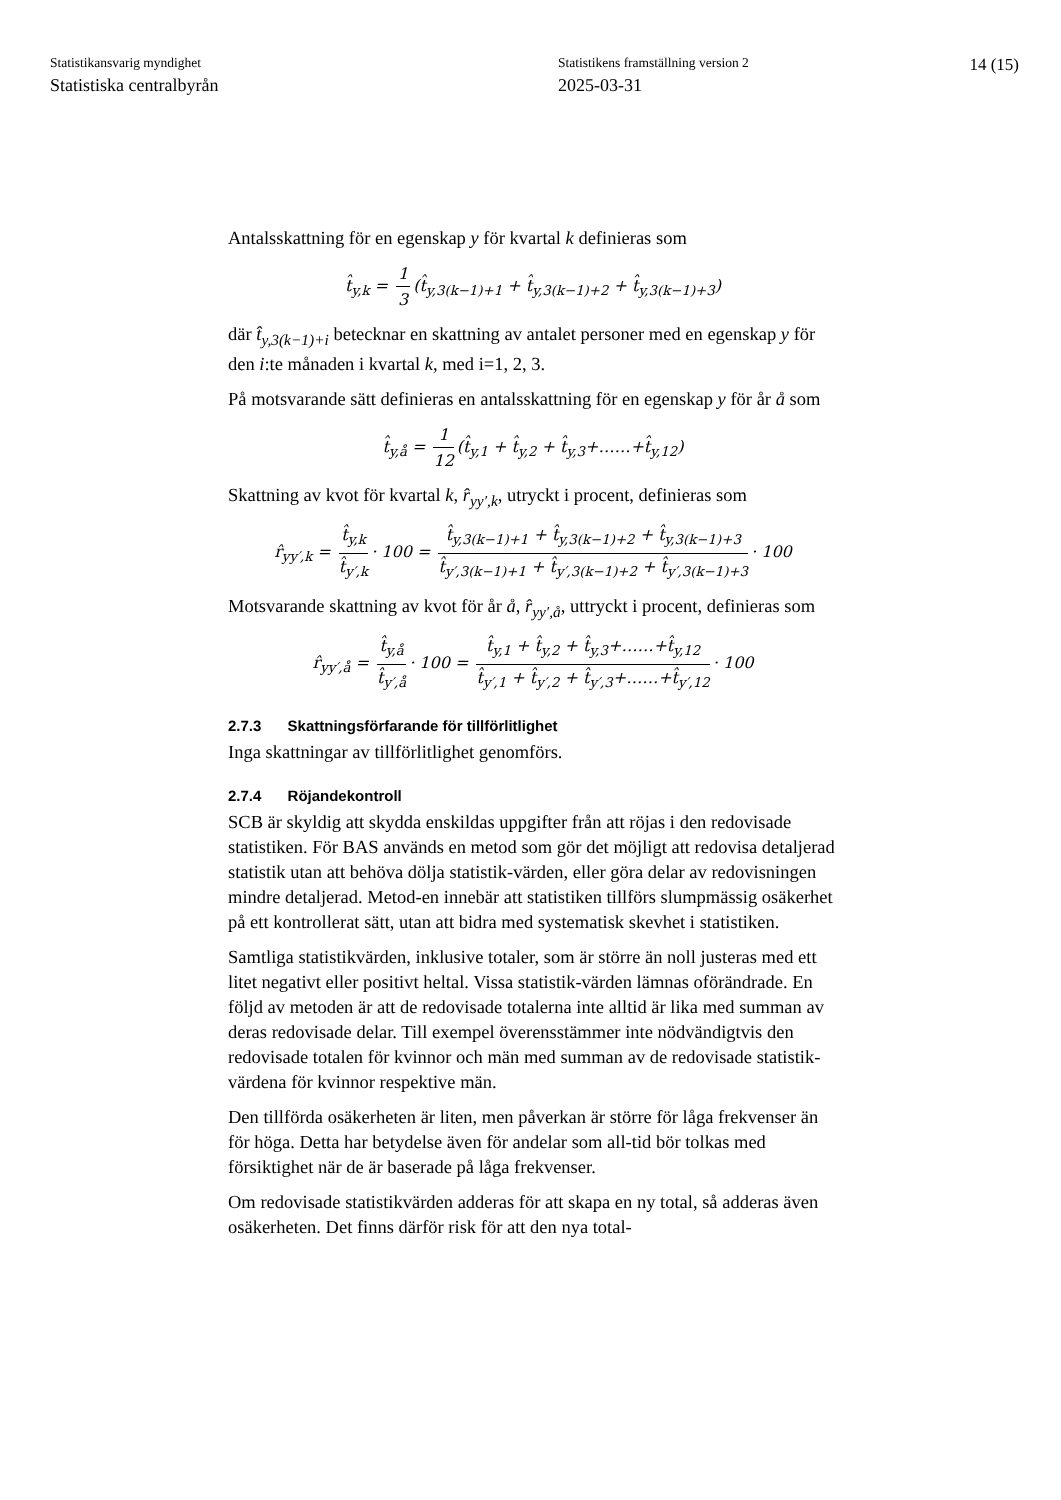Statistikansvarig myndighet
Statistiska centralbyrån
Statistikens framställning version 2
2025-03-31
14 (15)
Antalsskattning för en egenskap y för kvartal k definieras som
t̂<sub>y,k</sub> = 1 3 (t̂<sub>y,3(k−1)+1</sub> + t̂<sub>y,3(k−1)+2</sub> + t̂<sub>y,3(k−1)+3</sub>)
där t̂<sub>y,3(k−1)+i</sub> betecknar en skattning av antalet personer med en egenskap y för den i:te månaden i kvartal k, med i=1, 2, 3.
På motsvarande sätt definieras en antalsskattning för en egenskap y för år å som
t̂<sub>y,å</sub> = 1 12 (t̂<sub>y,1</sub> + t̂<sub>y,2</sub> + t̂<sub>y,3</sub>+……+t̂<sub>y,12</sub>)
Skattning av kvot för kvartal k, r̂<sub>yy′,k</sub>, utryckt i procent, definieras som
r̂<sub>yy′,k</sub> = t̂<sub>y,k</sub> t̂<sub>y′,k</sub> · 100 = t̂<sub>y,3(k−1)+1</sub> + t̂<sub>y,3(k−1)+2</sub> + t̂<sub>y,3(k−1)+3</sub> t̂<sub>y′,3(k−1)+1</sub> + t̂<sub>y′,3(k−1)+2</sub> + t̂<sub>y′,3(k−1)+3</sub> · 100
Motsvarande skattning av kvot för år å, r̂<sub>yy′,å</sub>, uttryckt i procent, definieras som
r̂<sub>yy′,å</sub> = t̂<sub>y,å</sub> t̂<sub>y′,å</sub> · 100 = t̂<sub>y,1</sub> + t̂<sub>y,2</sub> + t̂<sub>y,3</sub>+……+t̂<sub>y,12</sub> t̂<sub>y′,1</sub> + t̂<sub>y′,2</sub> + t̂<sub>y′,3</sub>+……+t̂<sub>y′,12</sub> · 100
2.7.3 Skattningsförfarande för tillförlitlighet
Inga skattningar av tillförlitlighet genomförs.
2.7.4 Röjandekontroll
SCB är skyldig att skydda enskildas uppgifter från att röjas i den redovisade statistiken. För BAS används en metod som gör det möjligt att redovisa detaljerad statistik utan att behöva dölja statistik-värden, eller göra delar av redovisningen mindre detaljerad. Metod-en innebär att statistiken tillförs slumpmässig osäkerhet på ett kontrollerat sätt, utan att bidra med systematisk skevhet i statistiken.
Samtliga statistikvärden, inklusive totaler, som är större än noll justeras med ett litet negativt eller positivt heltal. Vissa statistik-värden lämnas oförändrade. En följd av metoden är att de redovisade totalerna inte alltid är lika med summan av deras redovisade delar. Till exempel överensstämmer inte nödvändigtvis den redovisade totalen för kvinnor och män med summan av de redovisade statistik-värdena för kvinnor respektive män.
Den tillförda osäkerheten är liten, men påverkan är större för låga frekvenser än för höga. Detta har betydelse även för andelar som all-tid bör tolkas med försiktighet när de är baserade på låga frekvenser.
Om redovisade statistikvärden adderas för att skapa en ny total, så adderas även osäkerheten. Det finns därför risk för att den nya total-